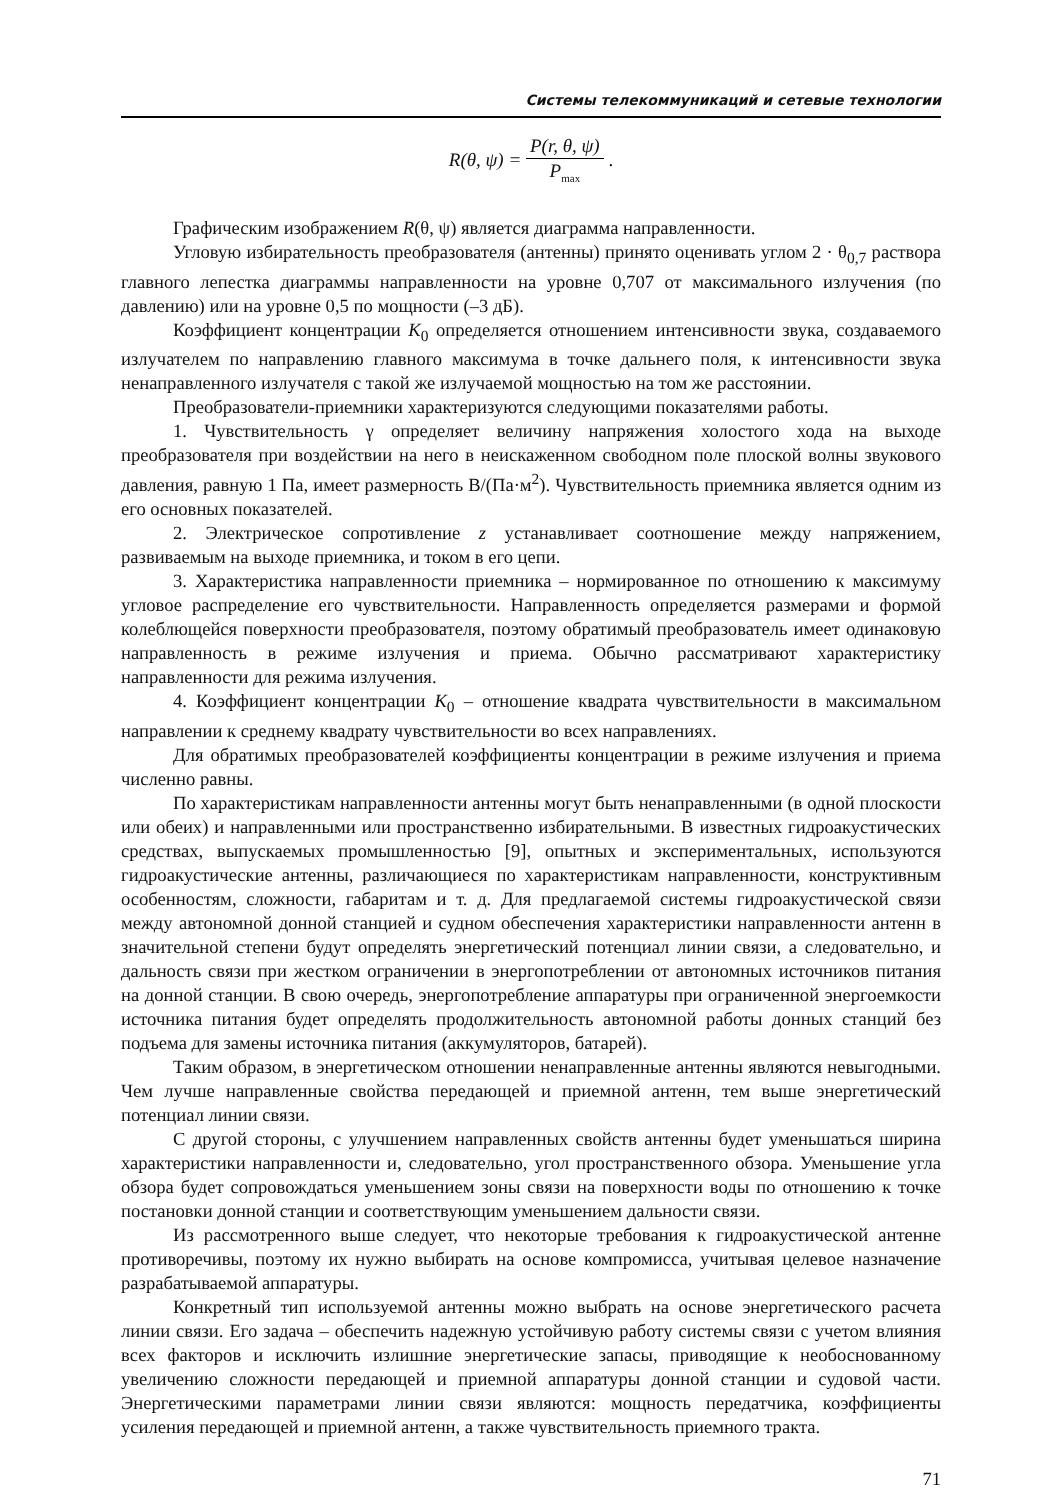Системы телекоммуникаций и сетевые технологии
R(θ, ψ) = P(r, θ, ψ) P<sub>max</sub> .
Графическим изображением R(θ, ψ) является диаграмма направленности.
Угловую избирательность преобразователя (антенны) принято оценивать углом 2 · θ<sub>0,7</sub> раствора главного лепестка диаграммы направленности на уровне 0,707 от максимального излучения (по давлению) или на уровне 0,5 по мощности (–3 дБ).
Коэффициент концентрации K<sub>0</sub> определяется отношением интенсивности звука, создаваемого излучателем по направлению главного максимума в точке дальнего поля, к интенсивности звука ненаправленного излучателя с такой же излучаемой мощностью на том же расстоянии.
Преобразователи-приемники характеризуются следующими показателями работы.
1. Чувствительность γ определяет величину напряжения холостого хода на выходе преобразователя при воздействии на него в неискаженном свободном поле плоской волны звукового давления, равную 1 Па, имеет размерность В/(Па·м<sup>2</sup>). Чувствительность приемника является одним из его основных показателей.
2. Электрическое сопротивление z устанавливает соотношение между напряжением, развиваемым на выходе приемника, и током в его цепи.
3. Характеристика направленности приемника – нормированное по отношению к максимуму угловое распределение его чувствительности. Направленность определяется размерами и формой колеблющейся поверхности преобразователя, поэтому обратимый преобразователь имеет одинаковую направленность в режиме излучения и приема. Обычно рассматривают характеристику направленности для режима излучения.
4. Коэффициент концентрации K<sub>0</sub> – отношение квадрата чувствительности в максимальном направлении к среднему квадрату чувствительности во всех направлениях.
Для обратимых преобразователей коэффициенты концентрации в режиме излучения и приема численно равны.
По характеристикам направленности антенны могут быть ненаправленными (в одной плоскости или обеих) и направленными или пространственно избирательными. В известных гидроакустических средствах, выпускаемых промышленностью [9], опытных и экспериментальных, используются гидроакустические антенны, различающиеся по характеристикам направленности, конструктивным особенностям, сложности, габаритам и т. д. Для предлагаемой системы гидроакустической связи между автономной донной станцией и судном обеспечения характеристики направленности антенн в значительной степени будут определять энергетический потенциал линии связи, а следовательно, и дальность связи при жестком ограничении в энергопотреблении от автономных источников питания на донной станции. В свою очередь, энергопотребление аппаратуры при ограниченной энергоемкости источника питания будет определять продолжительность автономной работы донных станций без подъема для замены источника питания (аккумуляторов, батарей).
Таким образом, в энергетическом отношении ненаправленные антенны являются невыгодными. Чем лучше направленные свойства передающей и приемной антенн, тем выше энергетический потенциал линии связи.
С другой стороны, с улучшением направленных свойств антенны будет уменьшаться ширина характеристики направленности и, следовательно, угол пространственного обзора. Уменьшение угла обзора будет сопровождаться уменьшением зоны связи на поверхности воды по отношению к точке постановки донной станции и соответствующим уменьшением дальности связи.
Из рассмотренного выше следует, что некоторые требования к гидроакустической антенне противоречивы, поэтому их нужно выбирать на основе компромисса, учитывая целевое назначение разрабатываемой аппаратуры.
Конкретный тип используемой антенны можно выбрать на основе энергетического расчета линии связи. Его задача – обеспечить надежную устойчивую работу системы связи с учетом влияния всех факторов и исключить излишние энергетические запасы, приводящие к необоснованному увеличению сложности передающей и приемной аппаратуры донной станции и судовой части. Энергетическими параметрами линии связи являются: мощность передатчика, коэффициенты усиления передающей и приемной антенн, а также чувствительность приемного тракта.
71